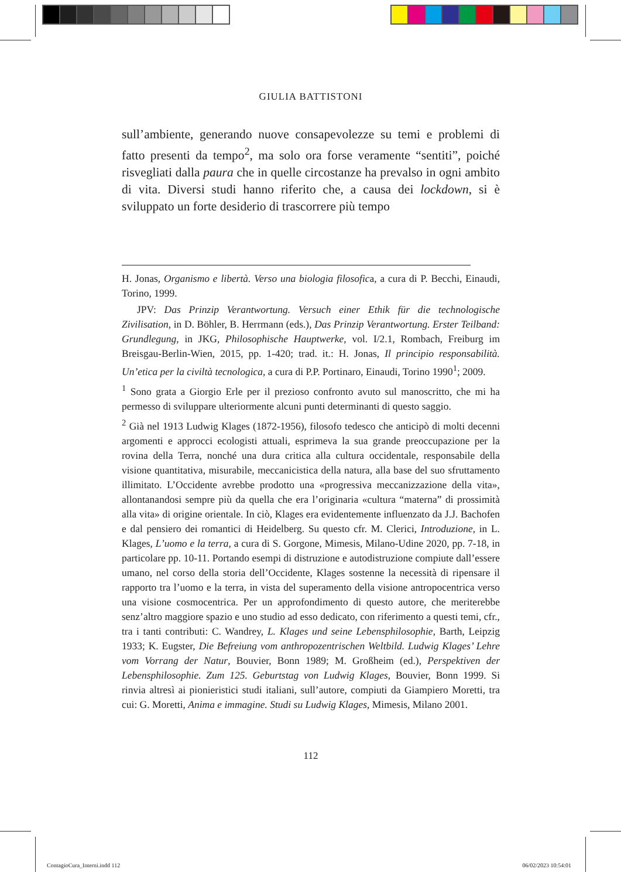GIULIA BATTISTONI
sull’ambiente, generando nuove consapevolezze su temi e problemi di fatto presenti da tempo<sup>2</sup>, ma solo ora forse veramente “sentiti”, poiché risvegliati dalla paura che in quelle circostanze ha prevalso in ogni ambito di vita. Diversi studi hanno riferito che, a causa dei lockdown, si è sviluppato un forte desiderio di trascorrere più tempo
H. Jonas, Organismo e libertà. Verso una biologia filosofica, a cura di P. Becchi, Einaudi, Torino, 1999.
JPV: Das Prinzip Verantwortung. Versuch einer Ethik für die technologische Zivilisation, in D. Böhler, B. Herrmann (eds.), Das Prinzip Verantwortung. Erster Teilband: Grundlegung, in JKG, Philosophische Hauptwerke, vol. I/2.1, Rombach, Freiburg im Breisgau-Berlin-Wien, 2015, pp. 1-420; trad. it.: H. Jonas, Il principio responsabilità. Un’etica per la civiltà tecnologica, a cura di P.P. Portinaro, Einaudi, Torino 1990<sup>1</sup>; 2009.
<sup>1</sup> Sono grata a Giorgio Erle per il prezioso confronto avuto sul manoscritto, che mi ha permesso di sviluppare ulteriormente alcuni punti determinanti di questo saggio.
<sup>2</sup> Già nel 1913 Ludwig Klages (1872-1956), filosofo tedesco che anticipò di molti decenni argomenti e approcci ecologisti attuali, esprimeva la sua grande preoccupazione per la rovina della Terra, nonché una dura critica alla cultura occidentale, responsabile della visione quantitativa, misurabile, meccanicistica della natura, alla base del suo sfruttamento illimitato. L’Occidente avrebbe prodotto una «progressiva meccanizzazione della vita», allontanandosi sempre più da quella che era l’originaria «cultura “materna” di prossimità alla vita» di origine orientale. In ciò, Klages era evidentemente influenzato da J.J. Bachofen e dal pensiero dei romantici di Heidelberg. Su questo cfr. M. Clerici, Introduzione, in L. Klages, L’uomo e la terra, a cura di S. Gorgone, Mimesis, Milano-Udine 2020, pp. 7-18, in particolare pp. 10-11. Portando esempi di distruzione e autodistruzione compiute dall’essere umano, nel corso della storia dell’Occidente, Klages sostenne la necessità di ripensare il rapporto tra l’uomo e la terra, in vista del superamento della visione antropocentrica verso una visione cosmocentrica. Per un approfondimento di questo autore, che meriterebbe senz’altro maggiore spazio e uno studio ad esso dedicato, con riferimento a questi temi, cfr., tra i tanti contributi: C. Wandrey, L. Klages und seine Lebensphilosophie, Barth, Leipzig 1933; K. Eugster, Die Befreiung vom anthropozentrischen Weltbild. Ludwig Klages’ Lehre vom Vorrang der Natur, Bouvier, Bonn 1989; M. Großheim (ed.), Perspektiven der Lebensphilosophie. Zum 125. Geburtstag von Ludwig Klages, Bouvier, Bonn 1999. Si rinvia altresì ai pionieristici studi italiani, sull’autore, compiuti da Giampiero Moretti, tra cui: G. Moretti, Anima e immagine. Studi su Ludwig Klages, Mimesis, Milano 2001.
112
ContagioCura_Interni.indd 112 06/02/2023 10:54:01